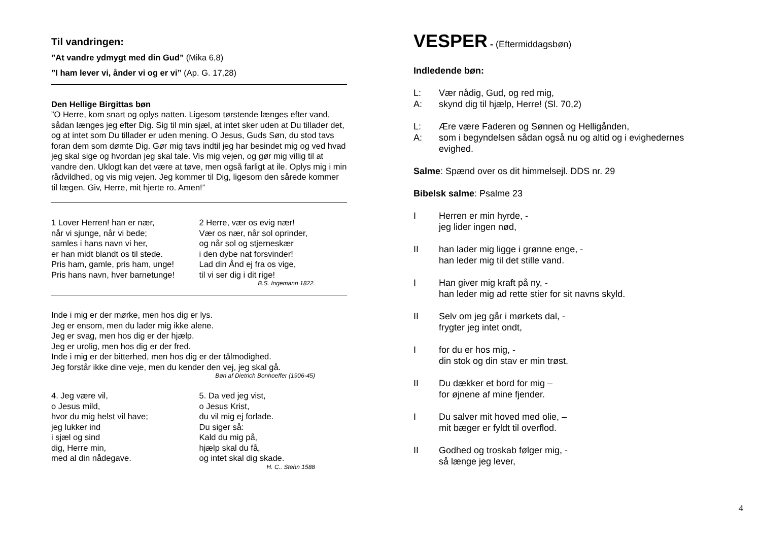Til vandringen:
”At vandre ydmygt med din Gud” (Mika 6,8)
”I ham lever vi, ånder vi og er vi” (Ap. G. 17,28)
Den Hellige Birgittas bøn
”O Herre, kom snart og oplys natten. Ligesom tørstende længes efter vand, sådan længes jeg efter Dig. Sig til min sjæl, at intet sker uden at Du tillader det, og at intet som Du tillader er uden mening. O Jesus, Guds Søn, du stod tavs foran dem som dømte Dig. Gør mig tavs indtil jeg har besindet mig og ved hvad jeg skal sige og hvordan jeg skal tale. Vis mig vejen, og gør mig villig til at vandre den. Uklogt kan det være at tøve, men også farligt at ile. Oplys mig i min rådvildhed, og vis mig vejen. Jeg kommer til Dig, ligesom den sårede kommer til lægen. Giv, Herre, mit hjerte ro. Amen!”
1 Lover Herren! han er nær,
når vi sjunge, når vi bede;
samles i hans navn vi her,
er han midt blandt os til stede.
Pris ham, gamle, pris ham, unge!
Pris hans navn, hver barnetunge!
2 Herre, vær os evig nær!
Vær os nær, når sol oprinder,
og når sol og stjerneskær
i den dybe nat forsvinder!
Lad din Ånd ej fra os vige,
til vi ser dig i dit rige!
B.S. Ingemann 1822.
Inde i mig er der mørke, men hos dig er lys.
Jeg er ensom, men du lader mig ikke alene.
Jeg er svag, men hos dig er der hjælp.
Jeg er urolig, men hos dig er der fred.
Inde i mig er der bitterhed, men hos dig er der tålmodighed.
Jeg forstår ikke dine veje, men du kender den vej, jeg skal gå.
Bøn af Dietrich Bonhoeffer (1906-45)
4. Jeg være vil,
o Jesus mild,
hvor du mig helst vil have;
jeg lukker ind
i sjæl og sind
dig, Herre min,
med al din nådegave.
5. Da ved jeg vist,
o Jesus Krist,
du vil mig ej forlade.
Du siger så:
Kald du mig på,
hjælp skal du få,
og intet skal dig skade.
H. C.. Stehn 1588
VESPER - (Eftermiddagsbøn)
Indledende bøn:
L: Vær nådig, Gud, og red mig,
A: skynd dig til hjælp, Herre! (Sl. 70,2)
L: Ære være Faderen og Sønnen og Helligånden,
A: som i begyndelsen sådan også nu og altid og i evighedernes evighed.
Salme: Spænd over os dit himmelsejl. DDS nr. 29
Bibelsk salme: Psalme 23
I Herren er min hyrde, -
jeg lider ingen nød,
II han lader mig ligge i grønne enge, -
han leder mig til det stille vand.
I Han giver mig kraft på ny, -
han leder mig ad rette stier for sit navns skyld.
II Selv om jeg går i mørkets dal, -
frygter jeg intet ondt,
Ifor du er hos mig, -
din stok og din stav er min trøst.
II Du dækker et bord for mig –
for øjnene af mine fjender.
I Du salver mit hoved med olie, –
mit bæger er fyldt til overflod.
II Godhed og troskab følger mig, -
så længe jeg lever,
4